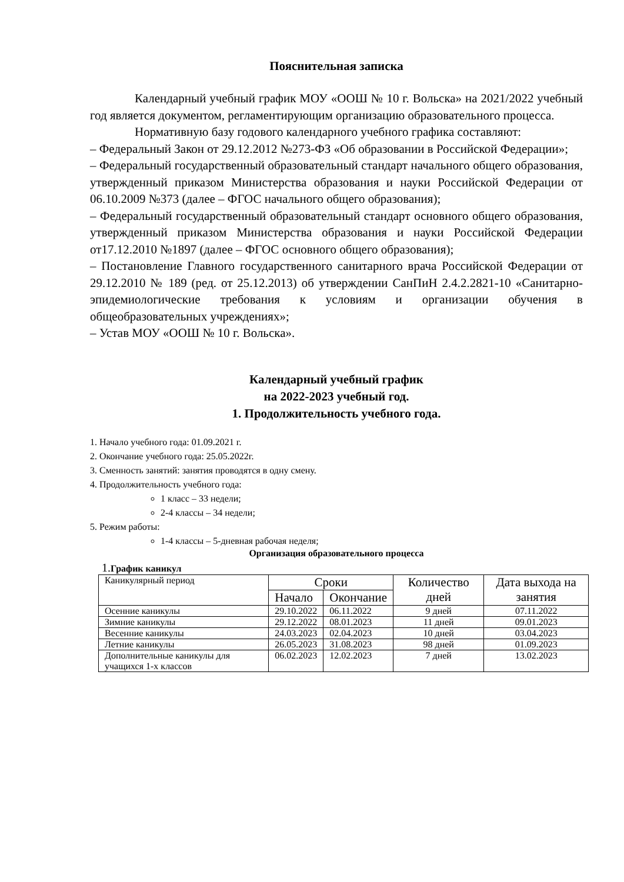Пояснительная записка
Календарный учебный график МОУ «ООШ № 10 г. Вольска» на 2021/2022 учебный год является документом, регламентирующим организацию образовательного процесса.
Нормативную базу годового календарного учебного графика составляют:
– Федеральный Закон от 29.12.2012 №273-ФЗ «Об образовании в Российской Федерации»;
– Федеральный государственный образовательный стандарт начального общего образования, утвержденный приказом Министерства образования и науки Российской Федерации от 06.10.2009 №373 (далее – ФГОС начального общего образования);
– Федеральный государственный образовательный стандарт основного общего образования, утвержденный приказом Министерства образования и науки Российской Федерации от17.12.2010 №1897 (далее – ФГОС основного общего образования);
– Постановление Главного государственного санитарного врача Российской Федерации от 29.12.2010 № 189 (ред. от 25.12.2013) об утверждении СанПиН 2.4.2.2821-10 «Санитарно-эпидемиологические требования к условиям и организации обучения в общеобразовательных учреждениях»;
– Устав МОУ «ООШ № 10 г. Вольска».
Календарный учебный график
на 2022-2023 учебный год.
1. Продолжительность учебного года.
1. Начало учебного года: 01.09.2021 г.
2. Окончание учебного года: 25.05.2022г.
3. Сменность занятий: занятия проводятся в одну смену.
4. Продолжительность учебного года:
1 класс – 33 недели;
2-4 классы – 34 недели;
5. Режим работы:
1-4 классы – 5-дневная рабочая неделя;
Организация образовательного процесса
1. График каникул
| Каникулярный период | Сроки | | Количество дней | Дата выхода на занятия |
| | Начало | Окончание | | |
| Осенние каникулы | 29.10.2022 | 06.11.2022 | 9 дней | 07.11.2022 |
| Зимние каникулы | 29.12.2022 | 08.01.2023 | 11 дней | 09.01.2023 |
| Весенние каникулы | 24.03.2023 | 02.04.2023 | 10 дней | 03.04.2023 |
| Летние каникулы | 26.05.2023 | 31.08.2023 | 98 дней | 01.09.2023 |
| Дополнительные каникулы для учащихся 1-х классов | 06.02.2023 | 12.02.2023 | 7 дней | 13.02.2023 |